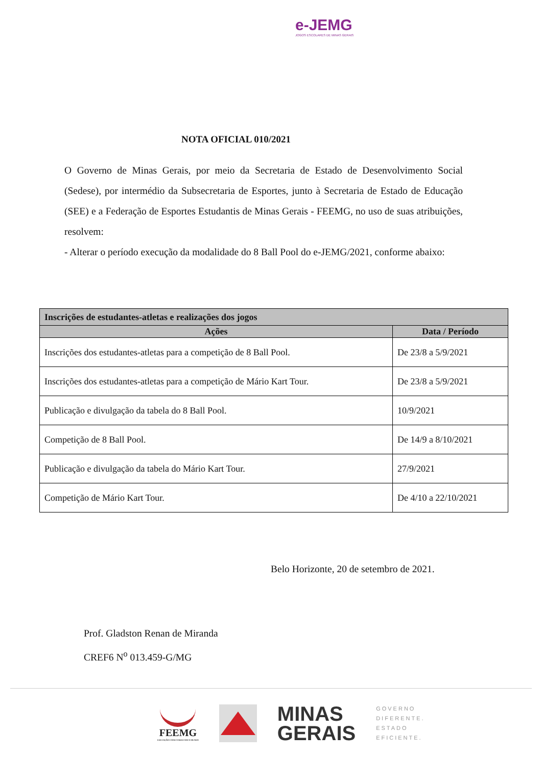e-JEMG
JOGOS ESCOLARES DE MINAS GERAIS
NOTA OFICIAL 010/2021
O Governo de Minas Gerais, por meio da Secretaria de Estado de Desenvolvimento Social (Sedese), por intermédio da Subsecretaria de Esportes, junto à Secretaria de Estado de Educação (SEE) e a Federação de Esportes Estudantis de Minas Gerais - FEEMG, no uso de suas atribuições, resolvem:
- Alterar o período execução da modalidade do 8 Ball Pool do e-JEMG/2021, conforme abaixo:
| Inscrições de estudantes-atletas e realizações dos jogos | |
| --- | --- |
| Ações | Data / Período |
| Inscrições dos estudantes-atletas para a competição de 8 Ball Pool. | De 23/8 a 5/9/2021 |
| Inscrições dos estudantes-atletas para a competição de Mário Kart Tour. | De 23/8 a 5/9/2021 |
| Publicação e divulgação da tabela do 8 Ball Pool. | 10/9/2021 |
| Competição de 8 Ball Pool. | De 14/9 a 8/10/2021 |
| Publicação e divulgação da tabela do Mário Kart Tour. | 27/9/2021 |
| Competição de Mário Kart Tour. | De 4/10 a 22/10/2021 |
Belo Horizonte, 20 de setembro de 2021.
Prof. Gladston Renan de Miranda
CREF6 N<sup>o</sup> 013.459-G/MG
FEEMG
EDUCAÇÃO CONECTADA COM O MUNDO
MINAS
GERAIS
GOVERNO
DIFERENTE.
ESTADO
EFICIENTE.